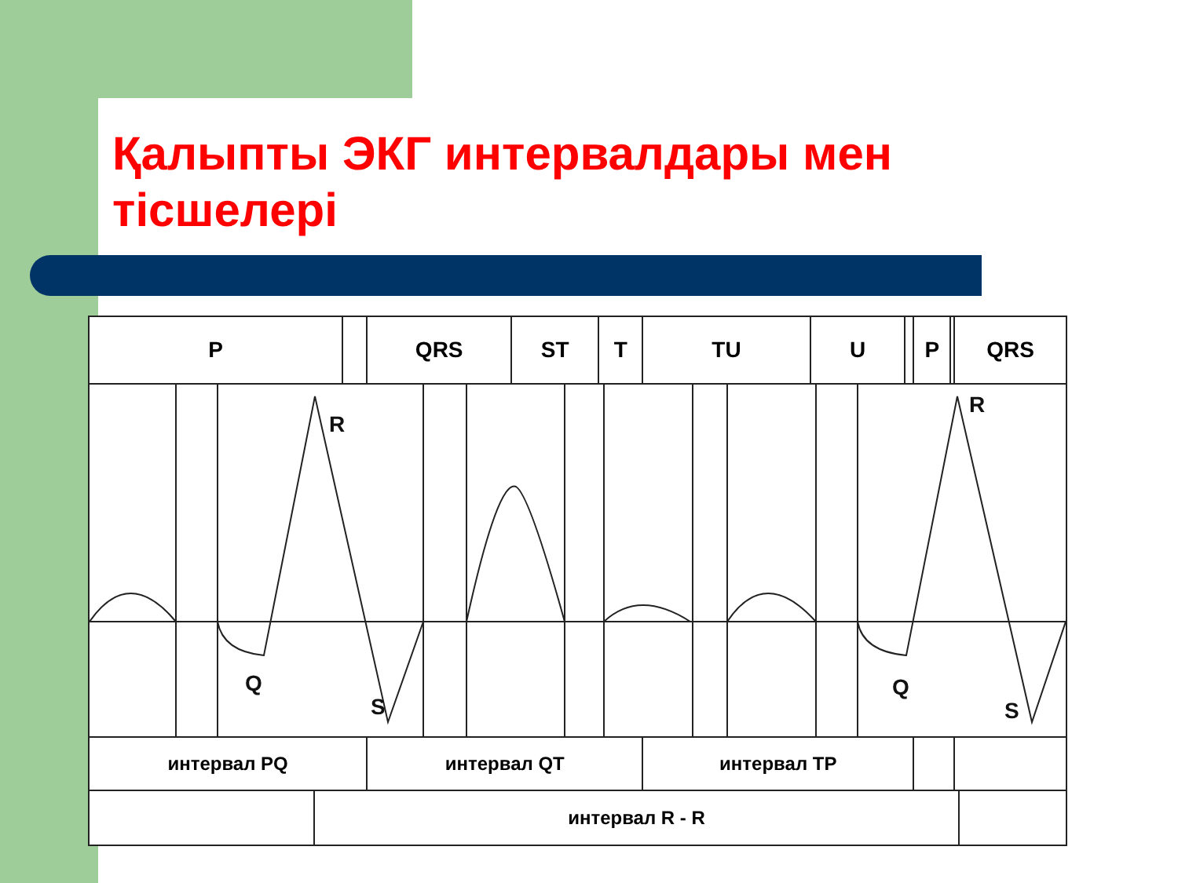Қалыпты ЭКГ интервалдары мен тісшелері
| P | | QRS | ST | T | TU | U | | P | | QRS |
| R Q S R Q S | | | | | | | | | | |
| интервал PQ | | интервал QT | | | интервал TP | | | | | |
| / / интервал R - R / / | | | | | | | | | | |